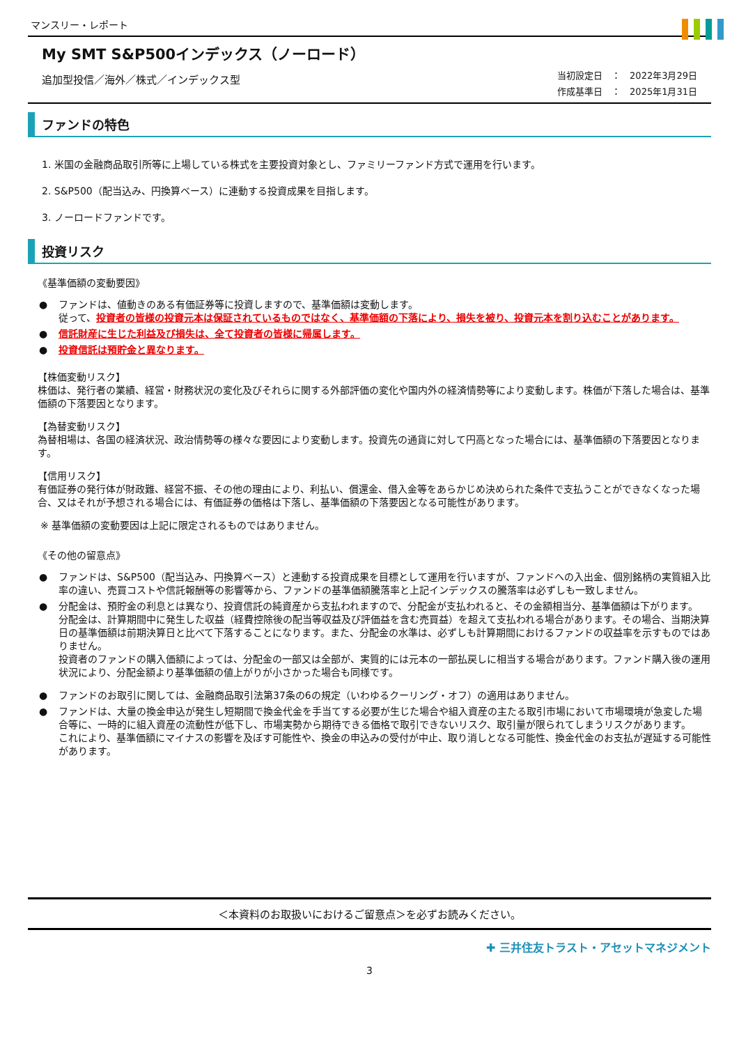マンスリー・レポート
My SMT S&P500インデックス（ノーロード）
追加型投信／海外／株式／インデックス型
当初設定日　：　2022年3月29日
作成基準日　：　2025年1月31日
ファンドの特色
1. 米国の金融商品取引所等に上場している株式を主要投資対象とし、ファミリーファンド方式で運用を行います。
2. S&P500（配当込み、円換算ベース）に連動する投資成果を目指します。
3. ノーロードファンドです。
投資リスク
《基準価額の変動要因》
● ファンドは、値動きのある有価証券等に投資しますので、基準価額は変動します。
従って、投資者の皆様の投資元本は保証されているものではなく、基準価額の下落により、損失を被り、投資元本を割り込むことがあります。
● 信託財産に生じた利益及び損失は、全て投資者の皆様に帰属します。
● 投資信託は預貯金と異なります。
【株価変動リスク】
株価は、発行者の業績、経営・財務状況の変化及びそれらに関する外部評価の変化や国内外の経済情勢等により変動します。株価が下落した場合は、基準価額の下落要因となります。
【為替変動リスク】
為替相場は、各国の経済状況、政治情勢等の様々な要因により変動します。投資先の通貨に対して円高となった場合には、基準価額の下落要因となります。
【信用リスク】
有価証券の発行体が財政難、経営不振、その他の理由により、利払い、償還金、借入金等をあらかじめ決められた条件で支払うことができなくなった場合、又はそれが予想される場合には、有価証券の価格は下落し、基準価額の下落要因となる可能性があります。
※ 基準価額の変動要因は上記に限定されるものではありません。
《その他の留意点》
● ファンドは、S&P500（配当込み、円換算ベース）と連動する投資成果を目標として運用を行いますが、ファンドへの入出金、個別銘柄の実質組入比率の違い、売買コストや信託報酬等の影響等から、ファンドの基準価額騰落率と上記インデックスの騰落率は必ずしも一致しません。
● 分配金は、預貯金の利息とは異なり、投資信託の純資産から支払われますので、分配金が支払われると、その金額相当分、基準価額は下がります。
分配金は、計算期間中に発生した収益（経費控除後の配当等収益及び評価益を含む売買益）を超えて支払われる場合があります。その場合、当期決算日の基準価額は前期決算日と比べて下落することになります。また、分配金の水準は、必ずしも計算期間におけるファンドの収益率を示すものではありません。
投資者のファンドの購入価額によっては、分配金の一部又は全部が、実質的には元本の一部払戻しに相当する場合があります。ファンド購入後の運用状況により、分配金額より基準価額の値上がりが小さかった場合も同様です。
● ファンドのお取引に関しては、金融商品取引法第37条の6の規定（いわゆるクーリング・オフ）の適用はありません。
● ファンドは、大量の換金申込が発生し短期間で換金代金を手当てする必要が生じた場合や組入資産の主たる取引市場において市場環境が急変した場合等に、一時的に組入資産の流動性が低下し、市場実勢から期待できる価格で取引できないリスク、取引量が限られてしまうリスクがあります。
これにより、基準価額にマイナスの影響を及ぼす可能性や、換金の申込みの受付が中止、取り消しとなる可能性、換金代金のお支払が遅延する可能性があります。
＜本資料のお取扱いにおけるご留意点＞を必ずお読みください。
✚ 三井住友トラスト・アセットマネジメント
3